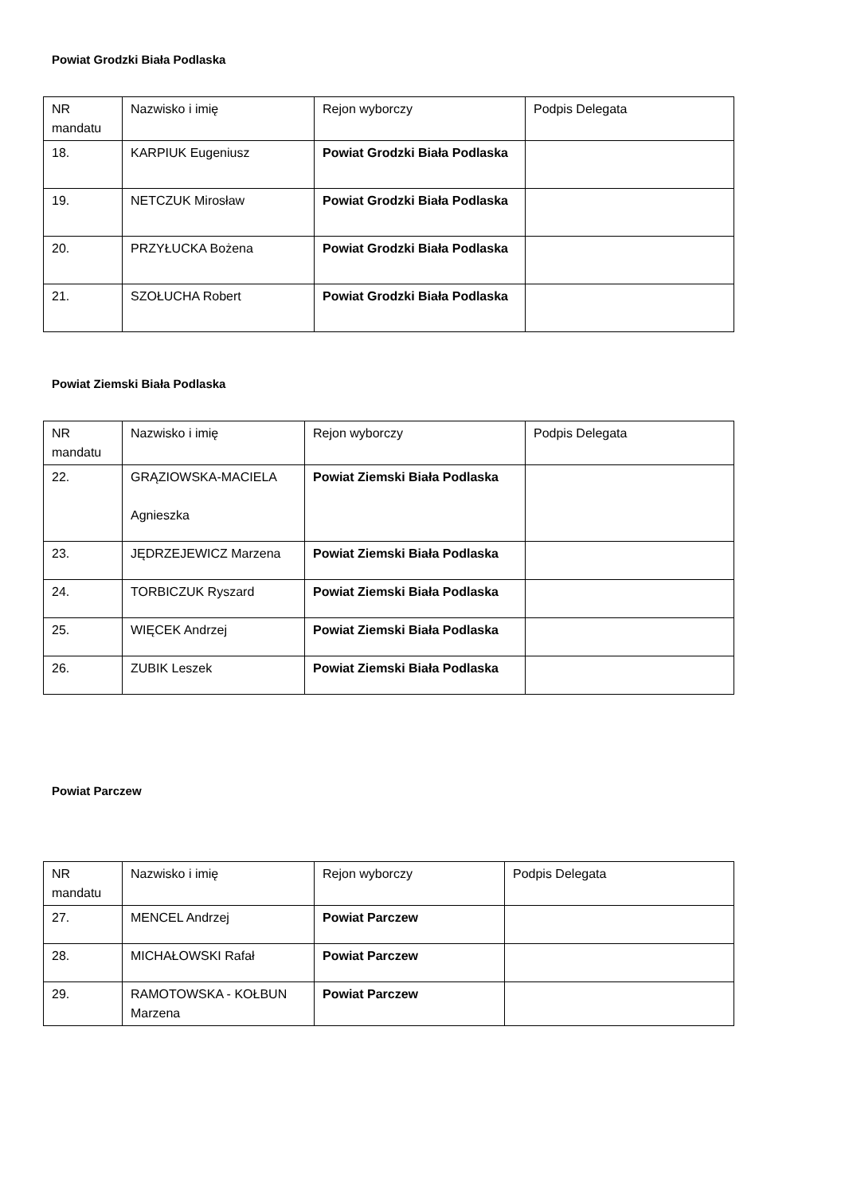Powiat Grodzki Biała Podlaska
| NR mandatu | Nazwisko i imię | Rejon wyborczy | Podpis Delegata |
| 18. | KARPIUK Eugeniusz | Powiat Grodzki Biała Podlaska | |
| 19. | NETCZUK Mirosław | Powiat Grodzki Biała Podlaska | |
| 20. | PRZYŁUCKA Bożena | Powiat Grodzki Biała Podlaska | |
| 21. | SZOŁUCHA Robert | Powiat Grodzki Biała Podlaska | |
Powiat Ziemski Biała Podlaska
| NR mandatu | Nazwisko i imię | Rejon wyborczy | Podpis Delegata |
| 22. | GRĄZIOWSKA-MACIELA Agnieszka | Powiat Ziemski Biała Podlaska | |
| 23. | JĘDRZEJEWICZ Marzena | Powiat Ziemski Biała Podlaska | |
| 24. | TORBICZUK Ryszard | Powiat Ziemski Biała Podlaska | |
| 25. | WIĘCEK Andrzej | Powiat Ziemski Biała Podlaska | |
| 26. | ZUBIK Leszek | Powiat Ziemski Biała Podlaska | |
Powiat Parczew
| NR mandatu | Nazwisko i imię | Rejon wyborczy | Podpis Delegata |
| 27. | MENCEL Andrzej | Powiat Parczew | |
| 28. | MICHAŁOWSKI Rafał | Powiat Parczew | |
| 29. | RAMOTOWSKA - KOŁBUN Marzena | Powiat Parczew | |